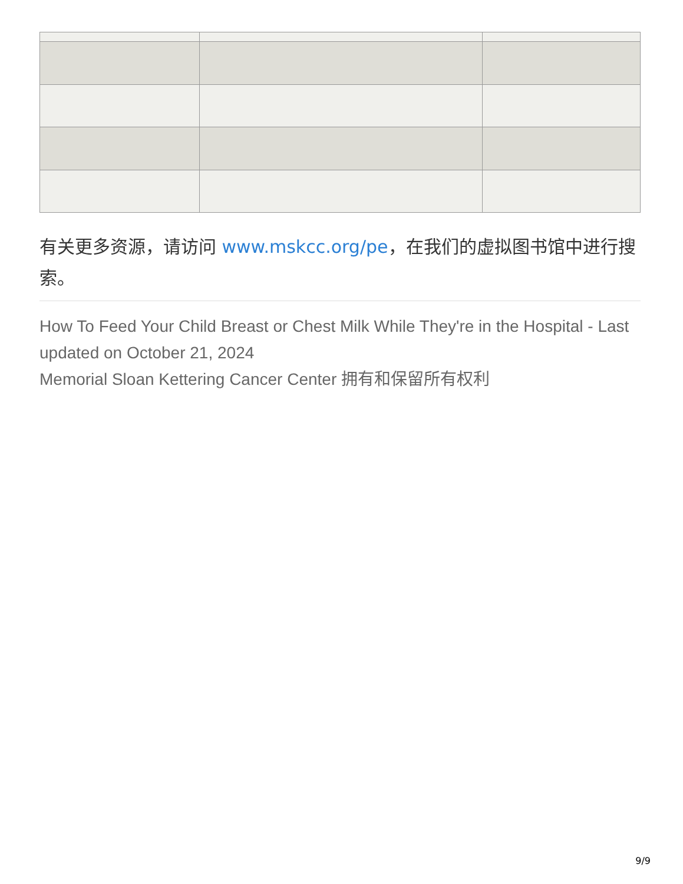有关更多资源，请访问 www.mskcc.org/pe，在我们的虚拟图书馆中进行搜索。
How To Feed Your Child Breast or Chest Milk While They're in the Hospital - Last updated on October 21, 2024
Memorial Sloan Kettering Cancer Center 拥有和保留所有权利
9/9